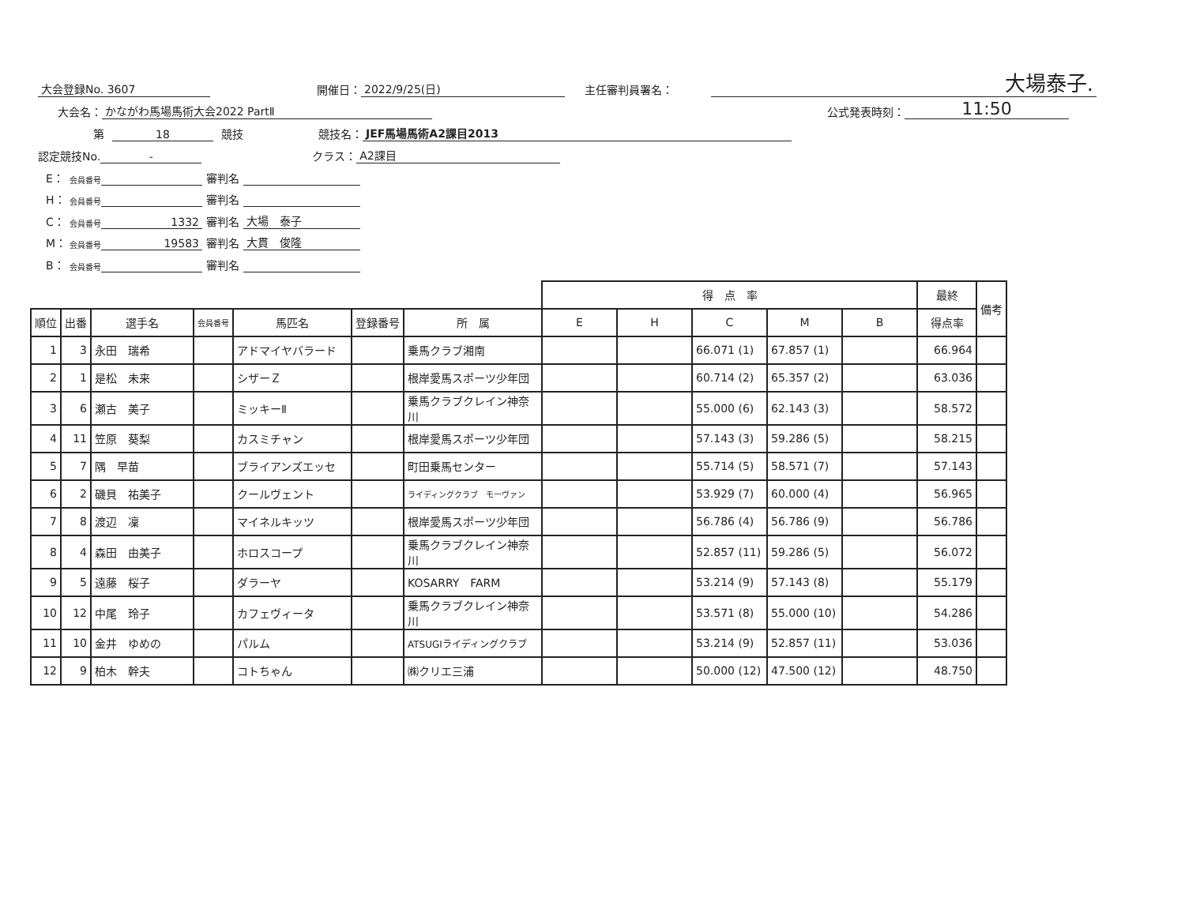大会登録No. 3607 開催日： 2022/9/25(日) 主任審判員署名： 大場泰子.
大会名： かながわ馬場馬術大会2022 PartⅡ 公式発表時刻： 11:50
第 18 競技 競技名： JEF馬場馬術A2課目2013
認定競技No. - クラス： A2課目
E： 会員番号 審判名
H： 会員番号 審判名
C： 会員番号 1332 審判名 大場　泰子
M： 会員番号 19583 審判名 大貫　俊隆
B： 会員番号 審判名
| | | | | | | | 得 点 率 | | | | | 最終 | 備考 |
| --- | --- | --- | --- | --- | --- | --- | --- | --- | --- | --- | --- | --- | --- |
| 順位 | 出番 | 選手名 | 会員番号 | 馬匹名 | 登録番号 | 所 属 | E | H | C | M | B | 得点率 | |
| 1 | 3 | 永田 瑞希 | | アドマイヤバラード | | 乗馬クラブ湘南 | | | 66.071 (1) | 67.857 (1) | | 66.964 | |
| 2 | 1 | 是松 未来 | | シザーＺ | | 根岸愛馬スポーツ少年団 | | | 60.714 (2) | 65.357 (2) | | 63.036 | |
| 3 | 6 | 瀬古 美子 | | ミッキーⅡ | | 乗馬クラブクレイン神奈川 | | | 55.000 (6) | 62.143 (3) | | 58.572 | |
| 4 | 11 | 笠原 葵梨 | | カスミチャン | | 根岸愛馬スポーツ少年団 | | | 57.143 (3) | 59.286 (5) | | 58.215 | |
| 5 | 7 | 隅 早苗 | | ブライアンズエッセ | | 町田乗馬センター | | | 55.714 (5) | 58.571 (7) | | 57.143 | |
| 6 | 2 | 磯貝 祐美子 | | クールヴェント | | ライディングクラブ モーヴァン | | | 53.929 (7) | 60.000 (4) | | 56.965 | |
| 7 | 8 | 渡辺 凜 | | マイネルキッツ | | 根岸愛馬スポーツ少年団 | | | 56.786 (4) | 56.786 (9) | | 56.786 | |
| 8 | 4 | 森田 由美子 | | ホロスコープ | | 乗馬クラブクレイン神奈川 | | | 52.857 (11) | 59.286 (5) | | 56.072 | |
| 9 | 5 | 遠藤 桜子 | | ダラーヤ | | KOSARRY FARM | | | 53.214 (9) | 57.143 (8) | | 55.179 | |
| 10 | 12 | 中尾 玲子 | | カフェヴィータ | | 乗馬クラブクレイン神奈川 | | | 53.571 (8) | 55.000 (10) | | 54.286 | |
| 11 | 10 | 金井 ゆめの | | パルム | | ATSUGIライディングクラブ | | | 53.214 (9) | 52.857 (11) | | 53.036 | |
| 12 | 9 | 柏木 幹夫 | | コトちゃん | | ㈱クリエ三浦 | | | 50.000 (12) | 47.500 (12) | | 48.750 | |